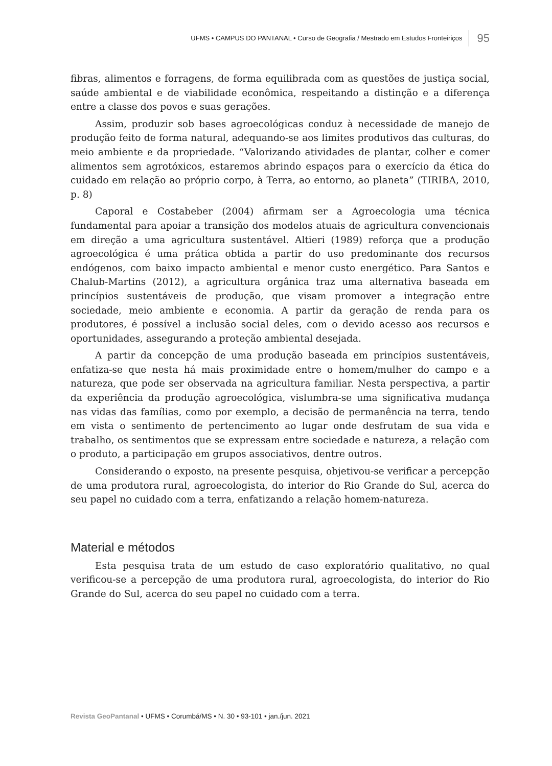UFMS • CAMPUS DO PANTANAL • Curso de Geografia / Mestrado em Estudos Fronteiriços 95
fibras, alimentos e forragens, de forma equilibrada com as questões de justiça social, saúde ambiental e de viabilidade econômica, respeitando a distinção e a diferença entre a classe dos povos e suas gerações.
Assim, produzir sob bases agroecológicas conduz à necessidade de manejo de produção feito de forma natural, adequando-se aos limites produtivos das culturas, do meio ambiente e da propriedade. “Valorizando atividades de plantar, colher e comer alimentos sem agrotóxicos, estaremos abrindo espaços para o exercício da ética do cuidado em relação ao próprio corpo, à Terra, ao entorno, ao planeta” (TIRIBA, 2010, p. 8)
Caporal e Costabeber (2004) afirmam ser a Agroecologia uma técnica fundamental para apoiar a transição dos modelos atuais de agricultura convencionais em direção a uma agricultura sustentável. Altieri (1989) reforça que a produção agroecológica é uma prática obtida a partir do uso predominante dos recursos endógenos, com baixo impacto ambiental e menor custo energético. Para Santos e Chalub-Martins (2012), a agricultura orgânica traz uma alternativa baseada em princípios sustentáveis de produção, que visam promover a integração entre sociedade, meio ambiente e economia. A partir da geração de renda para os produtores, é possível a inclusão social deles, com o devido acesso aos recursos e oportunidades, assegurando a proteção ambiental desejada.
A partir da concepção de uma produção baseada em princípios sustentáveis, enfatiza-se que nesta há mais proximidade entre o homem/mulher do campo e a natureza, que pode ser observada na agricultura familiar. Nesta perspectiva, a partir da experiência da produção agroecológica, vislumbra-se uma significativa mudança nas vidas das famílias, como por exemplo, a decisão de permanência na terra, tendo em vista o sentimento de pertencimento ao lugar onde desfrutam de sua vida e trabalho, os sentimentos que se expressam entre sociedade e natureza, a relação com o produto, a participação em grupos associativos, dentre outros.
Considerando o exposto, na presente pesquisa, objetivou-se verificar a percepção de uma produtora rural, agroecologista, do interior do Rio Grande do Sul, acerca do seu papel no cuidado com a terra, enfatizando a relação homem-natureza.
Material e métodos
Esta pesquisa trata de um estudo de caso exploratório qualitativo, no qual verificou-se a percepção de uma produtora rural, agroecologista, do interior do Rio Grande do Sul, acerca do seu papel no cuidado com a terra.
Revista GeoPantanal • UFMS • Corumbá/MS • N. 30 • 93-101 • jan./jun. 2021